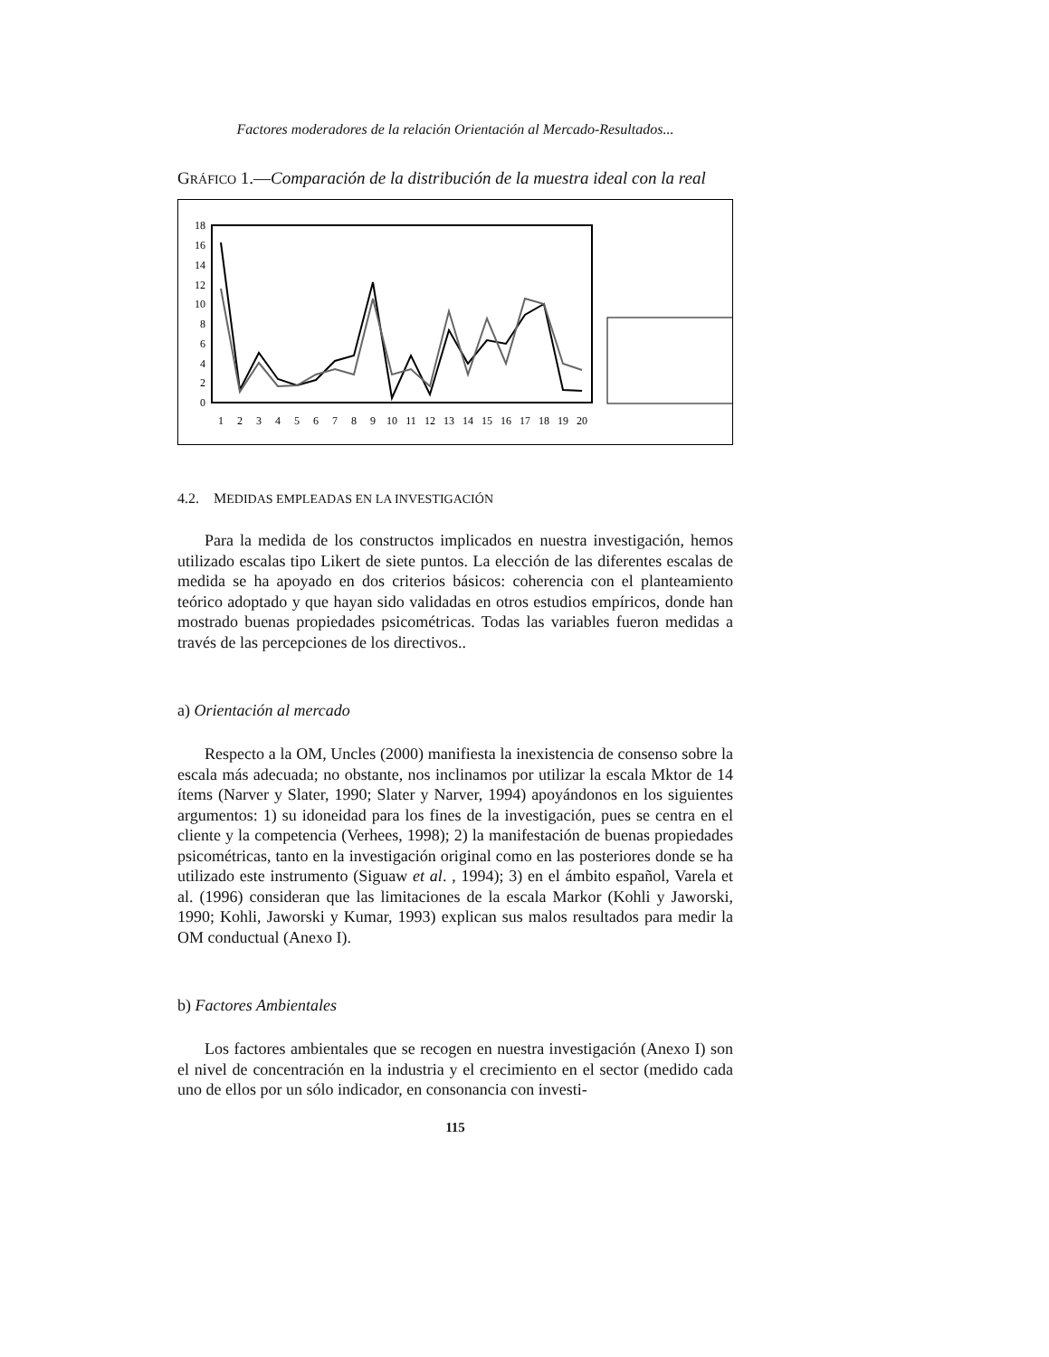Factores moderadores de la relación Orientación al Mercado-Resultados...
GRÁFICO 1.—Comparación de la distribución de la muestra ideal con la real
0
2
4
6
8
10
12
14
16
18
1
2
3
4
5
6
7
8
9
10
11
12
13
14
15
16
17
18
19
20
4.2. MEDIDAS EMPLEADAS EN LA INVESTIGACIÓN
Para la medida de los constructos implicados en nuestra investigación, hemos utilizado escalas tipo Likert de siete puntos. La elección de las diferentes escalas de medida se ha apoyado en dos criterios básicos: coherencia con el planteamiento teórico adoptado y que hayan sido validadas en otros estudios empíricos, donde han mostrado buenas propiedades psicométricas. Todas las variables fueron medidas a través de las percepciones de los directivos..
a) Orientación al mercado
Respecto a la OM, Uncles (2000) manifiesta la inexistencia de consenso sobre la escala más adecuada; no obstante, nos inclinamos por utilizar la escala Mktor de 14 ítems (Narver y Slater, 1990; Slater y Narver, 1994) apoyándonos en los siguientes argumentos: 1) su idoneidad para los fines de la investigación, pues se centra en el cliente y la competencia (Verhees, 1998); 2) la manifestación de buenas propiedades psicométricas, tanto en la investigación original como en las posteriores donde se ha utilizado este instrumento (Siguaw et al. , 1994); 3) en el ámbito español, Varela et al. (1996) consideran que las limitaciones de la escala Markor (Kohli y Jaworski, 1990; Kohli, Jaworski y Kumar, 1993) explican sus malos resultados para medir la OM conductual (Anexo I).
b) Factores Ambientales
Los factores ambientales que se recogen en nuestra investigación (Anexo I) son el nivel de concentración en la industria y el crecimiento en el sector (medido cada uno de ellos por un sólo indicador, en consonancia con investi-
115